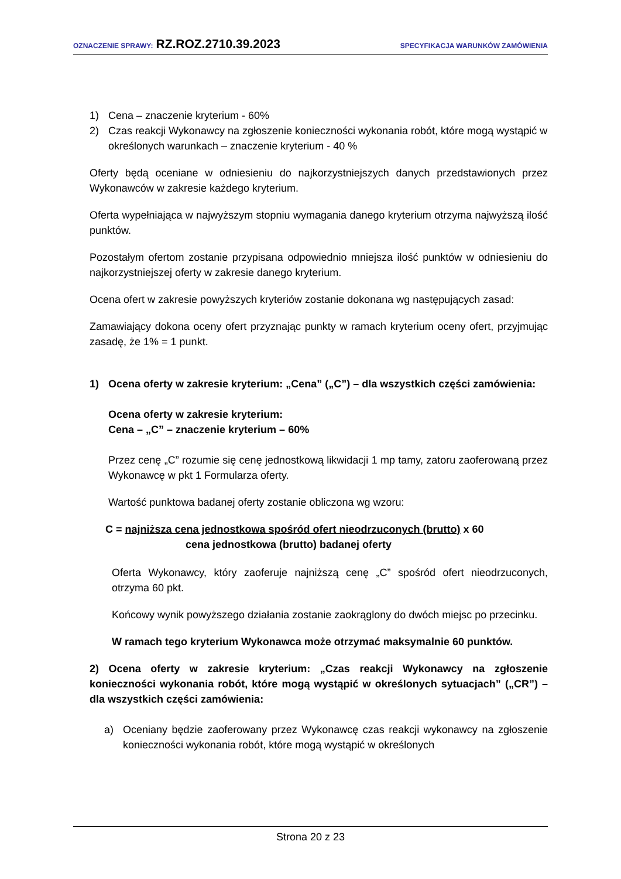OZNACZENIE SPRAWY: RZ.ROZ.2710.39.2023
SPECYFIKACJA WARUNKÓW ZAMÓWIENIA
1) Cena – znaczenie kryterium - 60%
2) Czas reakcji Wykonawcy na zgłoszenie konieczności wykonania robót, które mogą wystąpić w określonych warunkach – znaczenie kryterium - 40 %
Oferty będą oceniane w odniesieniu do najkorzystniejszych danych przedstawionych przez Wykonawców w zakresie każdego kryterium.
Oferta wypełniająca w najwyższym stopniu wymagania danego kryterium otrzyma najwyższą ilość punktów.
Pozostałym ofertom zostanie przypisana odpowiednio mniejsza ilość punktów w odniesieniu do najkorzystniejszej oferty w zakresie danego kryterium.
Ocena ofert w zakresie powyższych kryteriów zostanie dokonana wg następujących zasad:
Zamawiający dokona oceny ofert przyznając punkty w ramach kryterium oceny ofert, przyjmując zasadę, że 1% = 1 punkt.
1) Ocena oferty w zakresie kryterium: „Cena” („C”) – dla wszystkich części zamówienia:
Ocena oferty w zakresie kryterium:
Cena – „C” – znaczenie kryterium – 60%
Przez cenę „C” rozumie się cenę jednostkową likwidacji 1 mp tamy, zatoru zaoferowaną przez Wykonawcę w pkt 1 Formularza oferty.
Wartość punktowa badanej oferty zostanie obliczona wg wzoru:
C = najniższa cena jednostkowa spośród ofert nieodrzuconych (brutto) x 60
cena jednostkowa (brutto) badanej oferty
Oferta Wykonawcy, który zaoferuje najniższą cenę „C” spośród ofert nieodrzuconych, otrzyma 60 pkt.
Końcowy wynik powyższego działania zostanie zaokrąglony do dwóch miejsc po przecinku.
W ramach tego kryterium Wykonawca może otrzymać maksymalnie 60 punktów.
2) Ocena oferty w zakresie kryterium: „Czas reakcji Wykonawcy na zgłoszenie konieczności wykonania robót, które mogą wystąpić w określonych sytuacjach” („CR”) – dla wszystkich części zamówienia:
a) Oceniany będzie zaoferowany przez Wykonawcę czas reakcji wykonawcy na zgłoszenie konieczności wykonania robót, które mogą wystąpić w określonych
Strona 20 z 23